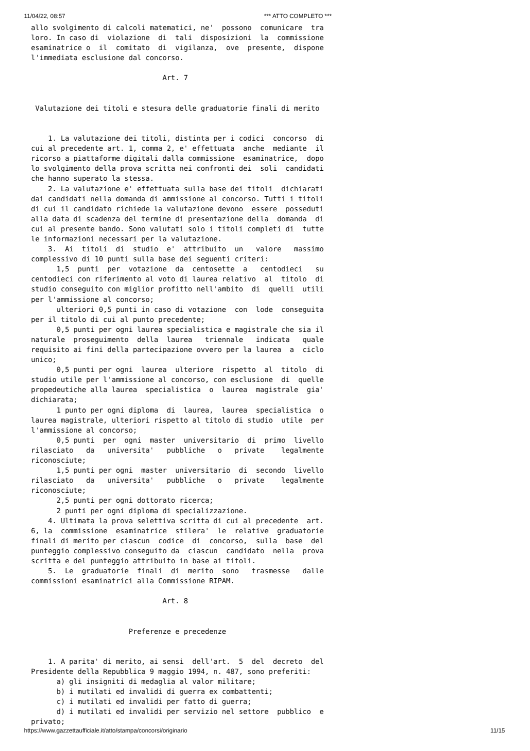11/04/22, 08:57 *** ATTO COMPLETO ***
allo svolgimento di calcoli matematici, ne'  possono  comunicare  tra
loro. In caso di  violazione  di  tali  disposizioni  la  commissione
esaminatrice o  il  comitato  di  vigilanza,  ove  presente,  dispone
l'immediata esclusione dal concorso.

                               Art. 7


 Valutazione dei titoli e stesura delle graduatorie finali di merito


    1. La valutazione dei titoli, distinta per i codici  concorso  di
cui al precedente art. 1, comma 2, e' effettuata  anche  mediante  il
ricorso a piattaforme digitali dalla commissione  esaminatrice,  dopo
lo svolgimento della prova scritta nei confronti dei  soli  candidati
che hanno superato la stessa.
    2. La valutazione e' effettuata sulla base dei titoli  dichiarati
dai candidati nella domanda di ammissione al concorso. Tutti i titoli
di cui il candidato richiede la valutazione devono  essere  posseduti
alla data di scadenza del termine di presentazione della  domanda  di
cui al presente bando. Sono valutati solo i titoli completi di  tutte
le informazioni necessari per la valutazione.
    3.  Ai  titoli  di  studio  e'  attribuito  un   valore   massimo
complessivo di 10 punti sulla base dei seguenti criteri:
      1,5  punti  per  votazione  da  centosette  a   centodieci   su
centodieci con riferimento al voto di laurea relativo  al  titolo  di
studio conseguito con miglior profitto nell'ambito  di  quelli  utili
per l'ammissione al concorso;
      ulteriori 0,5 punti in caso di votazione  con  lode  conseguita
per il titolo di cui al punto precedente;
      0,5 punti per ogni laurea specialistica e magistrale che sia il
naturale  proseguimento  della  laurea   triennale   indicata   quale
requisito ai fini della partecipazione ovvero per la laurea  a  ciclo
unico;
      0,5 punti per ogni  laurea  ulteriore  rispetto  al  titolo  di
studio utile per l'ammissione al concorso, con esclusione  di  quelle
propedeutiche alla laurea  specialistica  o  laurea  magistrale  gia'
dichiarata;
      1 punto per ogni diploma  di  laurea,  laurea  specialistica  o
laurea magistrale, ulteriori rispetto al titolo di studio  utile  per
l'ammissione al concorso;
      0,5 punti  per  ogni  master  universitario  di  primo  livello
rilasciato   da   universita'   pubbliche   o   private    legalmente
riconosciute;
      1,5 punti per ogni  master  universitario  di  secondo  livello
rilasciato   da   universita'   pubbliche   o   private    legalmente
riconosciute;
      2,5 punti per ogni dottorato ricerca;
      2 punti per ogni diploma di specializzazione.
    4. Ultimata la prova selettiva scritta di cui al precedente  art.
6, la  commissione  esaminatrice  stilera'  le  relative  graduatorie
finali di merito per ciascun  codice  di  concorso,  sulla  base  del
punteggio complessivo conseguito da  ciascun  candidato  nella  prova
scritta e del punteggio attribuito in base ai titoli.
    5.  Le  graduatorie  finali  di  merito  sono   trasmesse   dalle
commissioni esaminatrici alla Commissione RIPAM.

                               Art. 8


                       Preferenze e precedenze


    1. A parita' di merito, ai sensi  dell'art.  5  del  decreto  del
Presidente della Repubblica 9 maggio 1994, n. 487, sono preferiti:
      a) gli insigniti di medaglia al valor militare;
      b) i mutilati ed invalidi di guerra ex combattenti;
      c) i mutilati ed invalidi per fatto di guerra;
      d) i mutilati ed invalidi per servizio nel settore  pubblico  e
privato;
https://www.gazzettaufficiale.it/atto/stampa/concorsi/originario 11/15